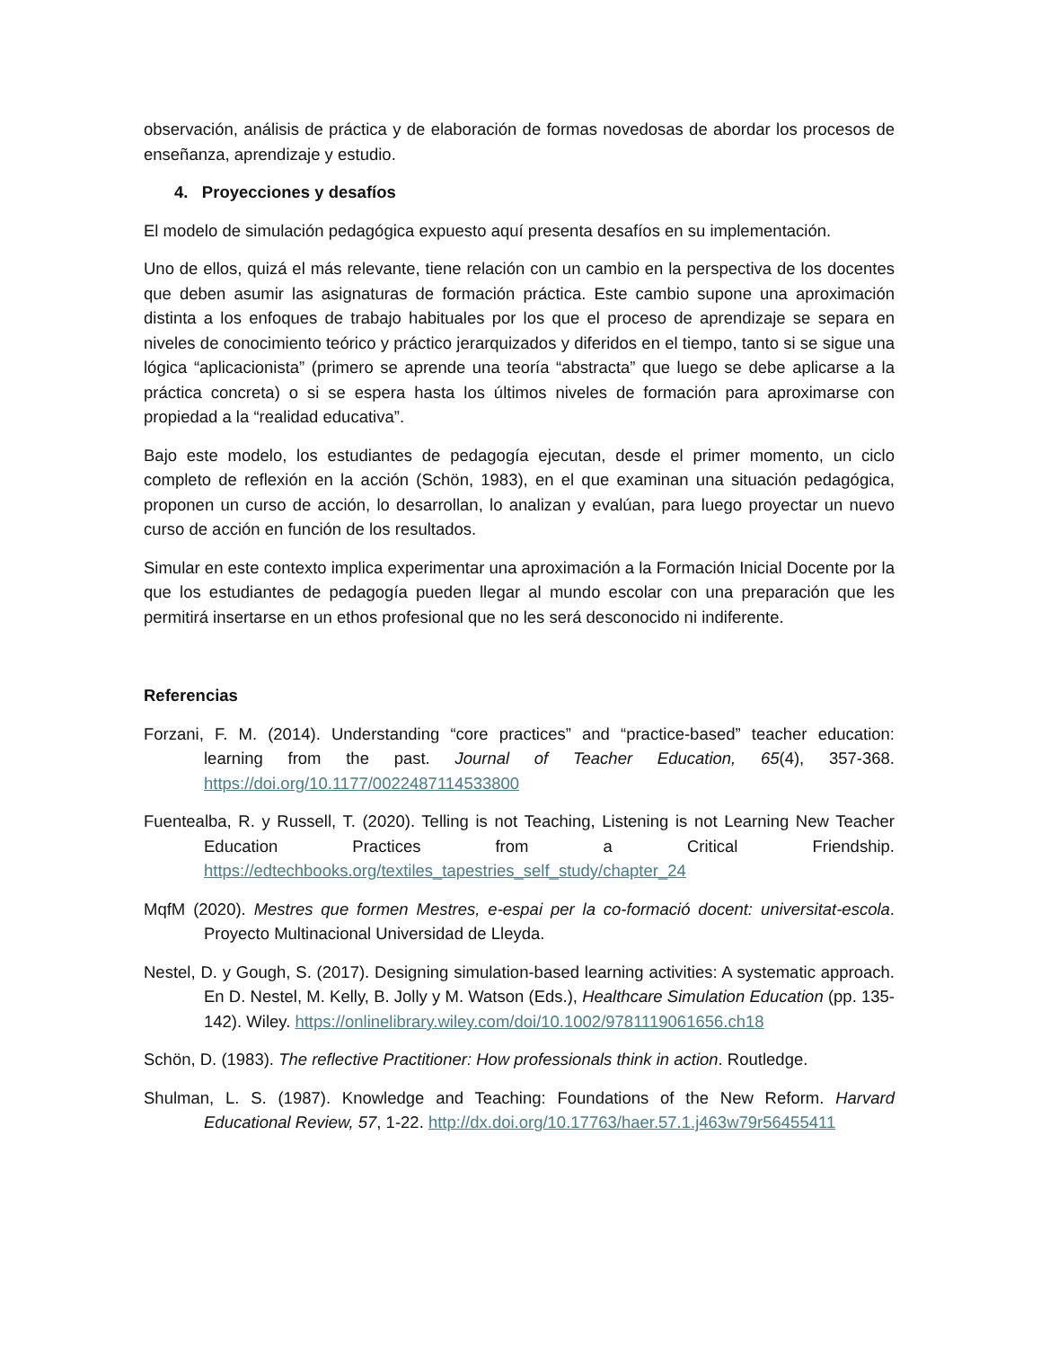observación, análisis de práctica y de elaboración de formas novedosas de abordar los procesos de enseñanza, aprendizaje y estudio.
4. Proyecciones y desafíos
El modelo de simulación pedagógica expuesto aquí presenta desafíos en su implementación.
Uno de ellos, quizá el más relevante, tiene relación con un cambio en la perspectiva de los docentes que deben asumir las asignaturas de formación práctica. Este cambio supone una aproximación distinta a los enfoques de trabajo habituales por los que el proceso de aprendizaje se separa en niveles de conocimiento teórico y práctico jerarquizados y diferidos en el tiempo, tanto si se sigue una lógica “aplicacionista” (primero se aprende una teoría “abstracta” que luego se debe aplicarse a la práctica concreta) o si se espera hasta los últimos niveles de formación para aproximarse con propiedad a la “realidad educativa”.
Bajo este modelo, los estudiantes de pedagogía ejecutan, desde el primer momento, un ciclo completo de reflexión en la acción (Schön, 1983), en el que examinan una situación pedagógica, proponen un curso de acción, lo desarrollan, lo analizan y evalúan, para luego proyectar un nuevo curso de acción en función de los resultados.
Simular en este contexto implica experimentar una aproximación a la Formación Inicial Docente por la que los estudiantes de pedagogía pueden llegar al mundo escolar con una preparación que les permitirá insertarse en un ethos profesional que no les será desconocido ni indiferente.
Referencias
Forzani, F. M. (2014). Understanding “core practices” and “practice-based” teacher education: learning from the past. Journal of Teacher Education, 65(4), 357-368. https://doi.org/10.1177/0022487114533800
Fuentealba, R. y Russell, T. (2020). Telling is not Teaching, Listening is not Learning New Teacher Education Practices from a Critical Friendship. https://edtechbooks.org/textiles_tapestries_self_study/chapter_24
MqfM (2020). Mestres que formen Mestres, e-espai per la co-formació docent: universitat-escola. Proyecto Multinacional Universidad de Lleyda.
Nestel, D. y Gough, S. (2017). Designing simulation-based learning activities: A systematic approach. En D. Nestel, M. Kelly, B. Jolly y M. Watson (Eds.), Healthcare Simulation Education (pp. 135-142). Wiley. https://onlinelibrary.wiley.com/doi/10.1002/9781119061656.ch18
Schön, D. (1983). The reflective Practitioner: How professionals think in action. Routledge.
Shulman, L. S. (1987). Knowledge and Teaching: Foundations of the New Reform. Harvard Educational Review, 57, 1-22. http://dx.doi.org/10.17763/haer.57.1.j463w79r56455411